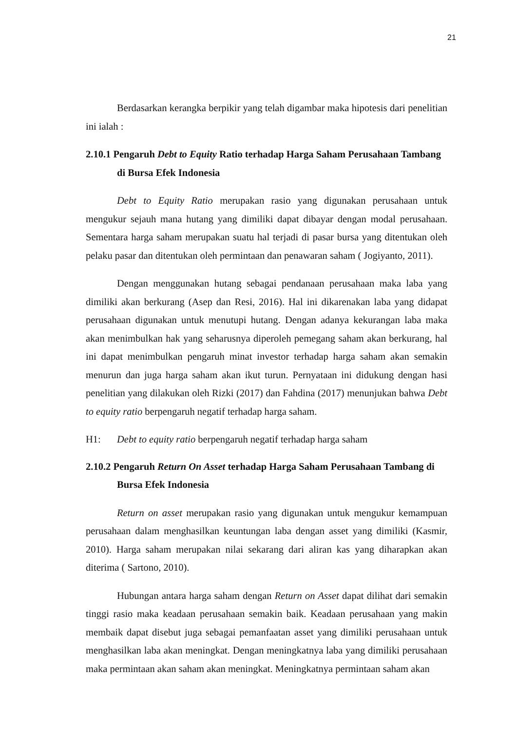21
Berdasarkan kerangka berpikir yang telah digambar maka hipotesis dari penelitian ini ialah :
2.10.1 Pengaruh Debt to Equity Ratio terhadap Harga Saham Perusahaan Tambang di Bursa Efek Indonesia
Debt to Equity Ratio merupakan rasio yang digunakan perusahaan untuk mengukur sejauh mana hutang yang dimiliki dapat dibayar dengan modal perusahaan. Sementara harga saham merupakan suatu hal terjadi di pasar bursa yang ditentukan oleh pelaku pasar dan ditentukan oleh permintaan dan penawaran saham ( Jogiyanto, 2011).
Dengan menggunakan hutang sebagai pendanaan perusahaan maka laba yang dimiliki akan berkurang (Asep dan Resi, 2016). Hal ini dikarenakan laba yang didapat perusahaan digunakan untuk menutupi hutang. Dengan adanya kekurangan laba maka akan menimbulkan hak yang seharusnya diperoleh pemegang saham akan berkurang, hal ini dapat menimbulkan pengaruh minat investor terhadap harga saham akan semakin menurun dan juga harga saham akan ikut turun. Pernyataan ini didukung dengan hasi penelitian yang dilakukan oleh Rizki (2017) dan Fahdina (2017) menunjukan bahwa Debt to equity ratio berpengaruh negatif terhadap harga saham.
H1: Debt to equity ratio berpengaruh negatif terhadap harga saham
2.10.2 Pengaruh Return On Asset terhadap Harga Saham Perusahaan Tambang di Bursa Efek Indonesia
Return on asset merupakan rasio yang digunakan untuk mengukur kemampuan perusahaan dalam menghasilkan keuntungan laba dengan asset yang dimiliki (Kasmir, 2010). Harga saham merupakan nilai sekarang dari aliran kas yang diharapkan akan diterima ( Sartono, 2010).
Hubungan antara harga saham dengan Return on Asset dapat dilihat dari semakin tinggi rasio maka keadaan perusahaan semakin baik. Keadaan perusahaan yang makin membaik dapat disebut juga sebagai pemanfaatan asset yang dimiliki perusahaan untuk menghasilkan laba akan meningkat. Dengan meningkatnya laba yang dimiliki perusahaan maka permintaan akan saham akan meningkat. Meningkatnya permintaan saham akan